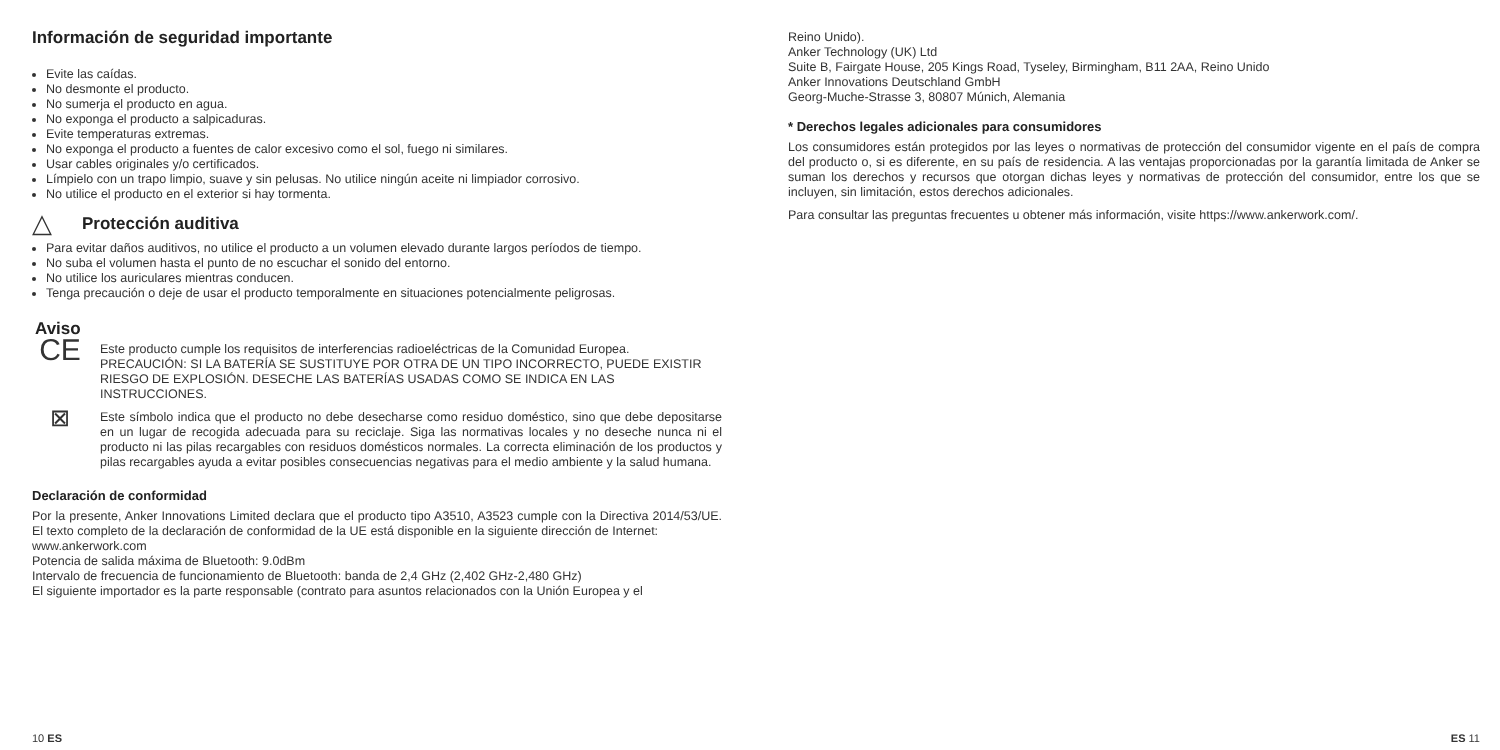Información de seguridad importante
Evite las caídas.
No desmonte el producto.
No sumerja el producto en agua.
No exponga el producto a salpicaduras.
Evite temperaturas extremas.
No exponga el producto a fuentes de calor excesivo como el sol, fuego ni similares.
Usar cables originales y/o certificados.
Límpielo con un trapo limpio, suave y sin pelusas. No utilice ningún aceite ni limpiador corrosivo.
No utilice el producto en el exterior si hay tormenta.
△
Protección auditiva
Para evitar daños auditivos, no utilice el producto a un volumen elevado durante largos períodos de tiempo.
No suba el volumen hasta el punto de no escuchar el sonido del entorno.
No utilice los auriculares mientras conducen.
Tenga precaución o deje de usar el producto temporalmente en situaciones potencialmente peligrosas.
Aviso
CE
Este producto cumple los requisitos de interferencias radioeléctricas de la Comunidad Europea.
PRECAUCIÓN: SI LA BATERÍA SE SUSTITUYE POR OTRA DE UN TIPO INCORRECTO, PUEDE EXISTIR RIESGO DE EXPLOSIÓN. DESECHE LAS BATERÍAS USADAS COMO SE INDICA EN LAS INSTRUCCIONES.
⊠
Este símbolo indica que el producto no debe desecharse como residuo doméstico, sino que debe depositarse en un lugar de recogida adecuada para su reciclaje. Siga las normativas locales y no deseche nunca ni el producto ni las pilas recargables con residuos domésticos normales. La correcta eliminación de los productos y pilas recargables ayuda a evitar posibles consecuencias negativas para el medio ambiente y la salud humana.
Declaración de conformidad
Por la presente, Anker Innovations Limited declara que el producto tipo A3510, A3523 cumple con la Directiva 2014/53/UE. El texto completo de la declaración de conformidad de la UE está disponible en la siguiente dirección de Internet:
www.ankerwork.com
Potencia de salida máxima de Bluetooth: 9.0dBm
Intervalo de frecuencia de funcionamiento de Bluetooth: banda de 2,4 GHz (2,402 GHz-2,480 GHz)
El siguiente importador es la parte responsable (contrato para asuntos relacionados con la Unión Europea y el
10 ES
Reino Unido).
Anker Technology (UK) Ltd
Suite B, Fairgate House, 205 Kings Road, Tyseley, Birmingham, B11 2AA, Reino Unido
Anker Innovations Deutschland GmbH
Georg-Muche-Strasse 3, 80807 Múnich, Alemania
* Derechos legales adicionales para consumidores
Los consumidores están protegidos por las leyes o normativas de protección del consumidor vigente en el país de compra del producto o, si es diferente, en su país de residencia. A las ventajas proporcionadas por la garantía limitada de Anker se suman los derechos y recursos que otorgan dichas leyes y normativas de protección del consumidor, entre los que se incluyen, sin limitación, estos derechos adicionales.
Para consultar las preguntas frecuentes u obtener más información, visite https://www.ankerwork.com/.
ES 11